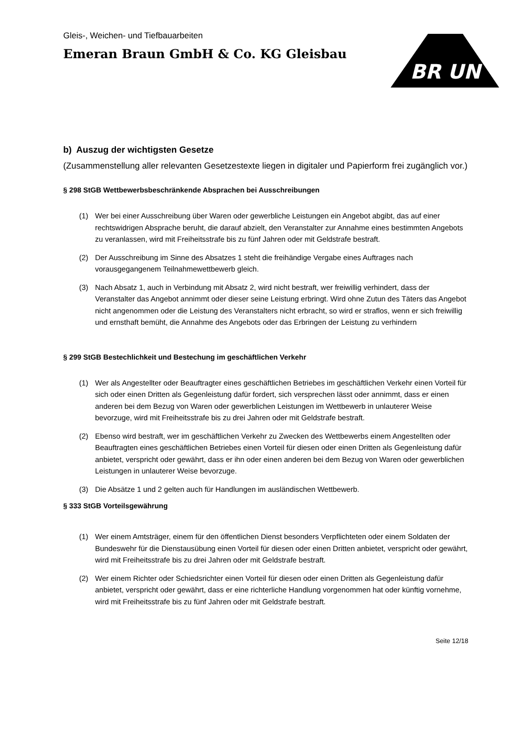Gleis-, Weichen- und Tiefbauarbeiten
Emeran Braun GmbH & Co. KG Gleisbau
BR UN
b) Auszug der wichtigsten Gesetze
(Zusammenstellung aller relevanten Gesetzestexte liegen in digitaler und Papierform frei zugänglich vor.)
§ 298 StGB Wettbewerbsbeschränkende Absprachen bei Ausschreibungen
(1) Wer bei einer Ausschreibung über Waren oder gewerbliche Leistungen ein Angebot abgibt, das auf einer rechtswidrigen Absprache beruht, die darauf abzielt, den Veranstalter zur Annahme eines bestimmten Angebots zu veranlassen, wird mit Freiheitsstrafe bis zu fünf Jahren oder mit Geldstrafe bestraft.
(2) Der Ausschreibung im Sinne des Absatzes 1 steht die freihändige Vergabe eines Auftrages nach vorausgegangenem Teilnahmewettbewerb gleich.
(3) Nach Absatz 1, auch in Verbindung mit Absatz 2, wird nicht bestraft, wer freiwillig verhindert, dass der Veranstalter das Angebot annimmt oder dieser seine Leistung erbringt. Wird ohne Zutun des Täters das Angebot nicht angenommen oder die Leistung des Veranstalters nicht erbracht, so wird er straflos, wenn er sich freiwillig und ernsthaft bemüht, die Annahme des Angebots oder das Erbringen der Leistung zu verhindern
§ 299 StGB Bestechlichkeit und Bestechung im geschäftlichen Verkehr
(1) Wer als Angestellter oder Beauftragter eines geschäftlichen Betriebes im geschäftlichen Verkehr einen Vorteil für sich oder einen Dritten als Gegenleistung dafür fordert, sich versprechen lässt oder annimmt, dass er einen anderen bei dem Bezug von Waren oder gewerblichen Leistungen im Wettbewerb in unlauterer Weise bevorzuge, wird mit Freiheitsstrafe bis zu drei Jahren oder mit Geldstrafe bestraft.
(2) Ebenso wird bestraft, wer im geschäftlichen Verkehr zu Zwecken des Wettbewerbs einem Angestellten oder Beauftragten eines geschäftlichen Betriebes einen Vorteil für diesen oder einen Dritten als Gegenleistung dafür anbietet, verspricht oder gewährt, dass er ihn oder einen anderen bei dem Bezug von Waren oder gewerblichen Leistungen in unlauterer Weise bevorzuge.
(3) Die Absätze 1 und 2 gelten auch für Handlungen im ausländischen Wettbewerb.
§ 333 StGB Vorteilsgewährung
(1) Wer einem Amtsträger, einem für den öffentlichen Dienst besonders Verpflichteten oder einem Soldaten der Bundeswehr für die Dienstausübung einen Vorteil für diesen oder einen Dritten anbietet, verspricht oder gewährt, wird mit Freiheitsstrafe bis zu drei Jahren oder mit Geldstrafe bestraft.
(2) Wer einem Richter oder Schiedsrichter einen Vorteil für diesen oder einen Dritten als Gegenleistung dafür anbietet, verspricht oder gewährt, dass er eine richterliche Handlung vorgenommen hat oder künftig vornehme, wird mit Freiheitsstrafe bis zu fünf Jahren oder mit Geldstrafe bestraft.
Seite 12/18